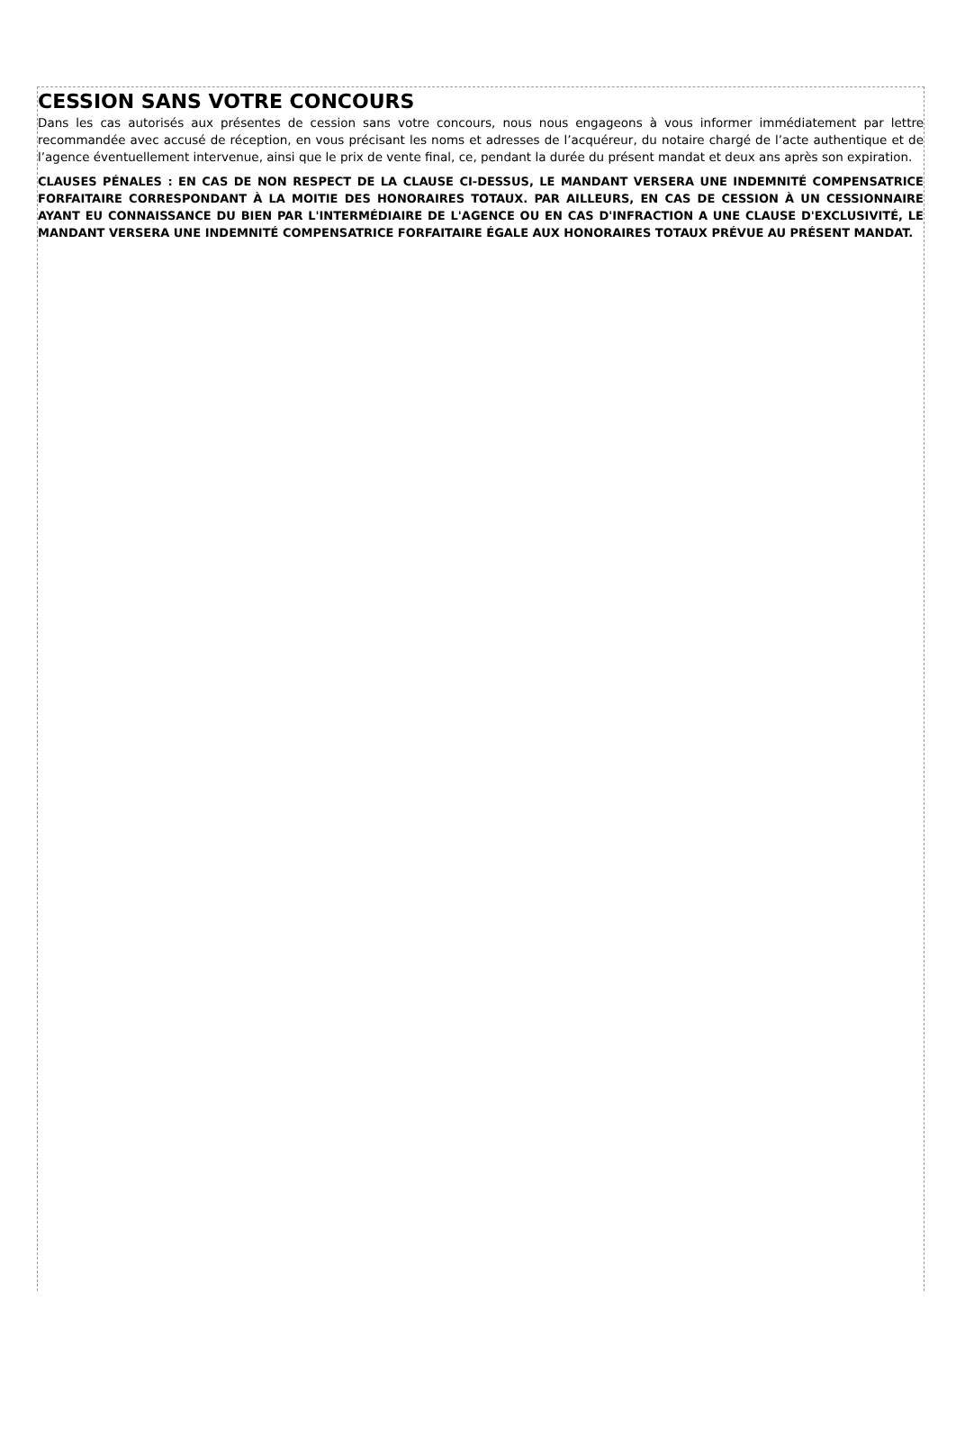CESSION SANS VOTRE CONCOURS
Dans les cas autorisés aux présentes de cession sans votre concours, nous nous engageons à vous informer immédiatement par lettre recommandée avec accusé de réception, en vous précisant les noms et adresses de l’acquéreur, du notaire chargé de l’acte authentique et de l’agence éventuellement intervenue, ainsi que le prix de vente final, ce, pendant la durée du présent mandat et deux ans après son expiration.
CLAUSES PÉNALES : EN CAS DE NON RESPECT DE LA CLAUSE CI-DESSUS, LE MANDANT VERSERA UNE INDEMNITÉ COMPENSATRICE FORFAITAIRE CORRESPONDANT À LA MOITIE DES HONORAIRES TOTAUX. PAR AILLEURS, EN CAS DE CESSION À UN CESSIONNAIRE AYANT EU CONNAISSANCE DU BIEN PAR L'INTERMÉDIAIRE DE L'AGENCE OU EN CAS D'INFRACTION A UNE CLAUSE D'EXCLUSIVITÉ, LE MANDANT VERSERA UNE INDEMNITÉ COMPENSATRICE FORFAITAIRE ÉGALE AUX HONORAIRES TOTAUX PRÉVUE AU PRÉSENT MANDAT.